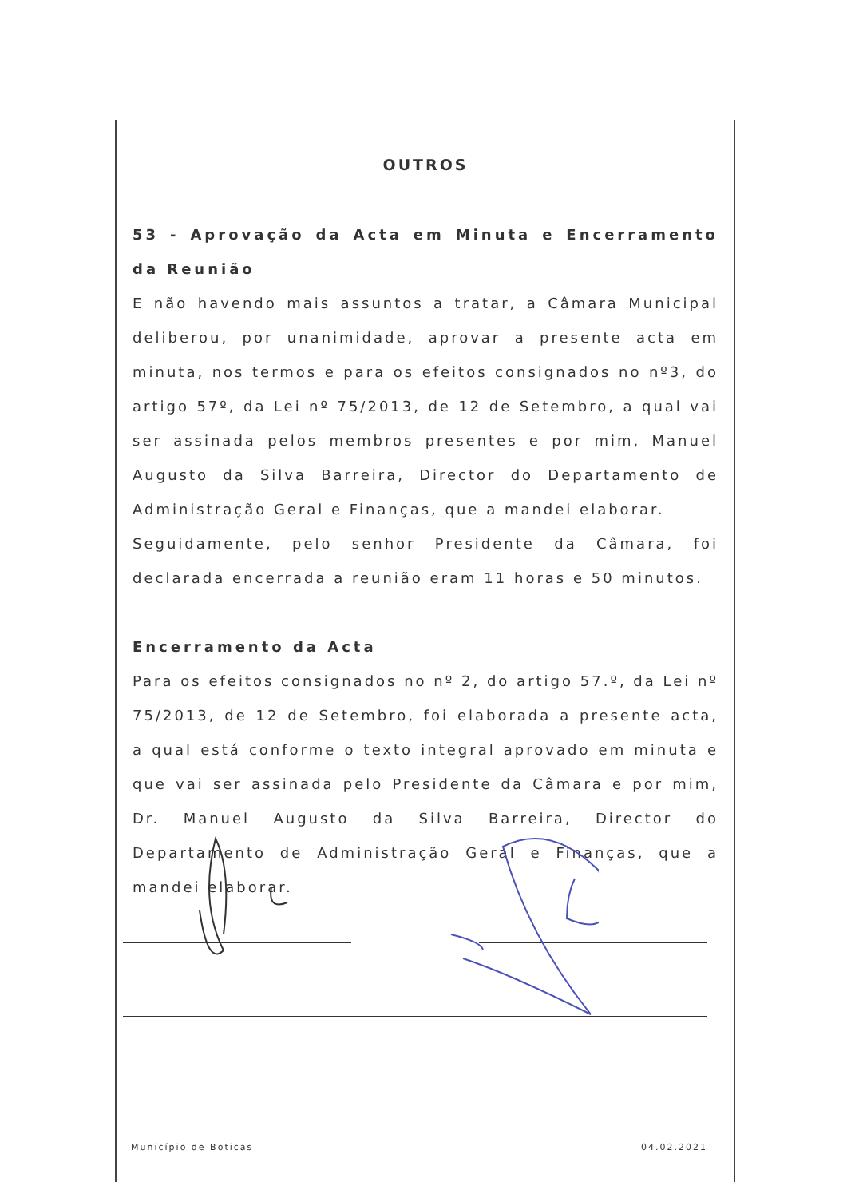OUTROS
53 - Aprovação da Acta em Minuta e Encerramento da Reunião
E não havendo mais assuntos a tratar, a Câmara Municipal deliberou, por unanimidade, aprovar a presente acta em minuta, nos termos e para os efeitos consignados no nº3, do artigo 57º, da Lei nº 75/2013, de 12 de Setembro, a qual vai ser assinada pelos membros presentes e por mim, Manuel Augusto da Silva Barreira, Director do Departamento de Administração Geral e Finanças, que a mandei elaborar.
Seguidamente, pelo senhor Presidente da Câmara, foi declarada encerrada a reunião eram 11 horas e 50 minutos.
Encerramento da Acta
Para os efeitos consignados no nº 2, do artigo 57.º, da Lei nº 75/2013, de 12 de Setembro, foi elaborada a presente acta, a qual está conforme o texto integral aprovado em minuta e que vai ser assinada pelo Presidente da Câmara e por mim, Dr. Manuel Augusto da Silva Barreira, Director do Departamento de Administração Geral e Finanças, que a mandei elaborar.
Município de Boticas 04.02.2021